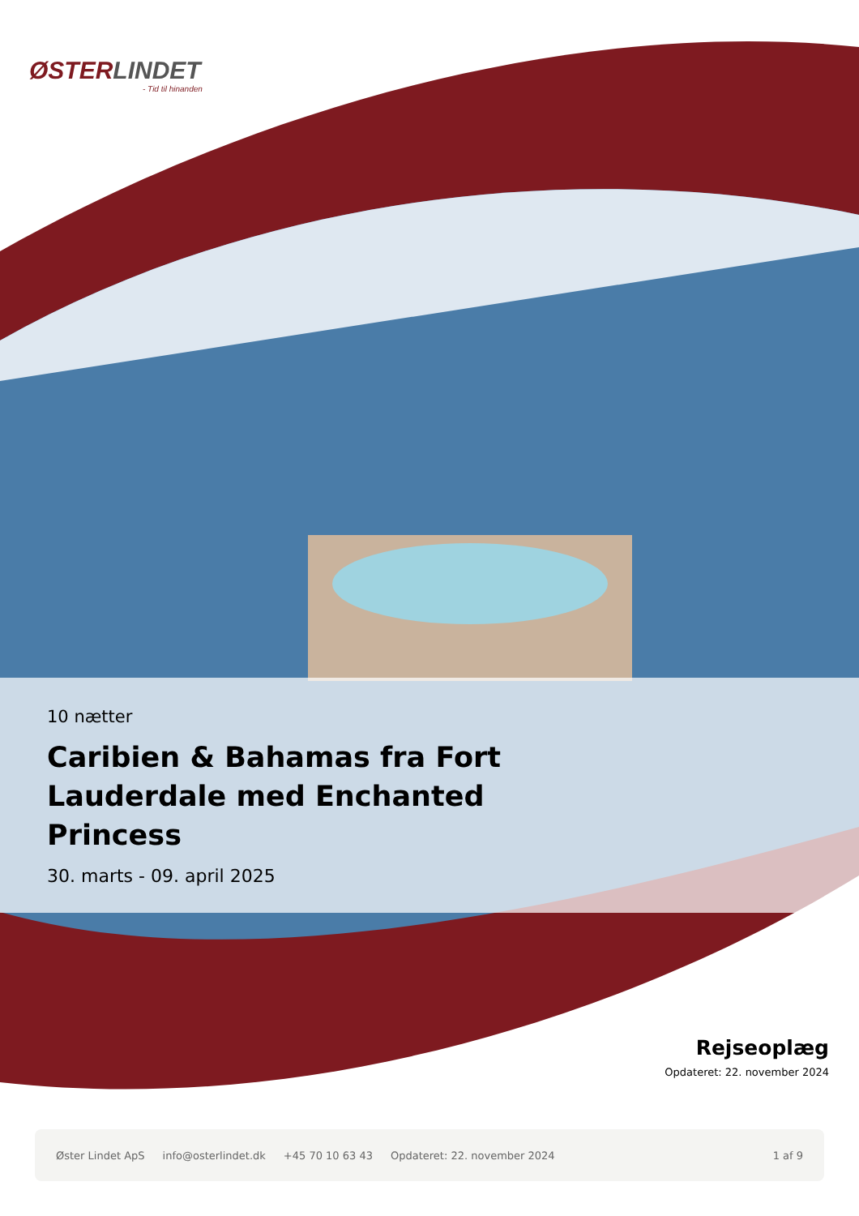ØSTERLINDET
- Tid til hinanden
10 nætter
Caribien & Bahamas fra Fort Lauderdale med Enchanted Princess
30. marts - 09. april 2025
Rejseoplæg
Opdateret: 22. november 2024
Øster Lindet ApS info@osterlindet.dk +45 70 10 63 43 Opdateret: 22. november 2024 1 af 9